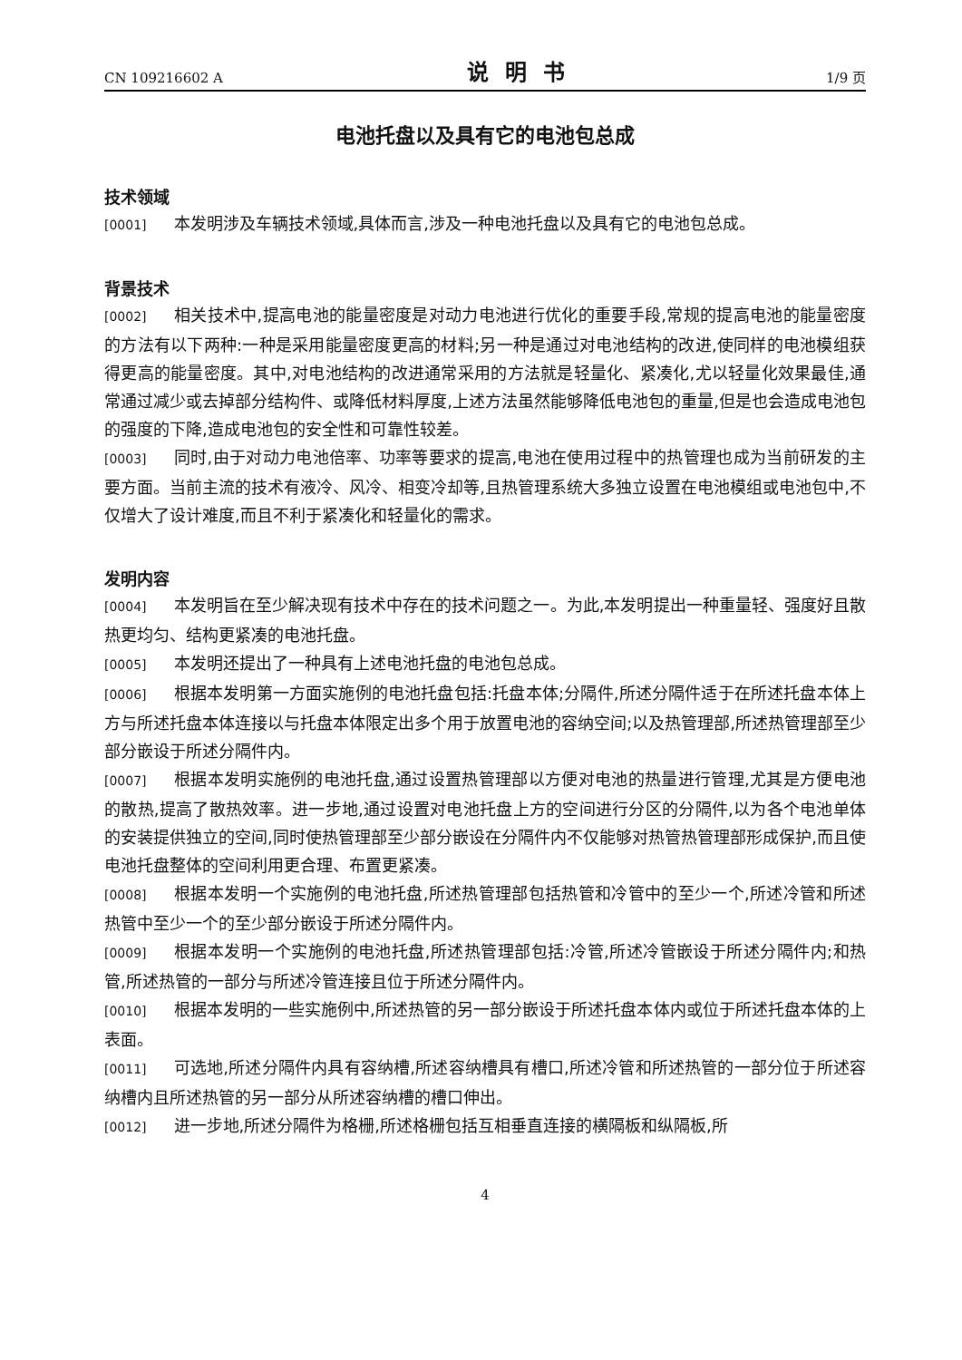CN 109216602 A 说明书 1/9 页
电池托盘以及具有它的电池包总成
技术领域
[0001] 本发明涉及车辆技术领域,具体而言,涉及一种电池托盘以及具有它的电池包总成。
背景技术
[0002] 相关技术中,提高电池的能量密度是对动力电池进行优化的重要手段,常规的提高电池的能量密度的方法有以下两种:一种是采用能量密度更高的材料;另一种是通过对电池结构的改进,使同样的电池模组获得更高的能量密度。其中,对电池结构的改进通常采用的方法就是轻量化、紧凑化,尤以轻量化效果最佳,通常通过减少或去掉部分结构件、或降低材料厚度,上述方法虽然能够降低电池包的重量,但是也会造成电池包的强度的下降,造成电池包的安全性和可靠性较差。
[0003] 同时,由于对动力电池倍率、功率等要求的提高,电池在使用过程中的热管理也成为当前研发的主要方面。当前主流的技术有液冷、风冷、相变冷却等,且热管理系统大多独立设置在电池模组或电池包中,不仅增大了设计难度,而且不利于紧凑化和轻量化的需求。
发明内容
[0004] 本发明旨在至少解决现有技术中存在的技术问题之一。为此,本发明提出一种重量轻、强度好且散热更均匀、结构更紧凑的电池托盘。
[0005] 本发明还提出了一种具有上述电池托盘的电池包总成。
[0006] 根据本发明第一方面实施例的电池托盘包括:托盘本体;分隔件,所述分隔件适于在所述托盘本体上方与所述托盘本体连接以与托盘本体限定出多个用于放置电池的容纳空间;以及热管理部,所述热管理部至少部分嵌设于所述分隔件内。
[0007] 根据本发明实施例的电池托盘,通过设置热管理部以方便对电池的热量进行管理,尤其是方便电池的散热,提高了散热效率。进一步地,通过设置对电池托盘上方的空间进行分区的分隔件,以为各个电池单体的安装提供独立的空间,同时使热管理部至少部分嵌设在分隔件内不仅能够对热管热管理部形成保护,而且使电池托盘整体的空间利用更合理、布置更紧凑。
[0008] 根据本发明一个实施例的电池托盘,所述热管理部包括热管和冷管中的至少一个,所述冷管和所述热管中至少一个的至少部分嵌设于所述分隔件内。
[0009] 根据本发明一个实施例的电池托盘,所述热管理部包括:冷管,所述冷管嵌设于所述分隔件内;和热管,所述热管的一部分与所述冷管连接且位于所述分隔件内。
[0010] 根据本发明的一些实施例中,所述热管的另一部分嵌设于所述托盘本体内或位于所述托盘本体的上表面。
[0011] 可选地,所述分隔件内具有容纳槽,所述容纳槽具有槽口,所述冷管和所述热管的一部分位于所述容纳槽内且所述热管的另一部分从所述容纳槽的槽口伸出。
[0012] 进一步地,所述分隔件为格栅,所述格栅包括互相垂直连接的横隔板和纵隔板,所
4